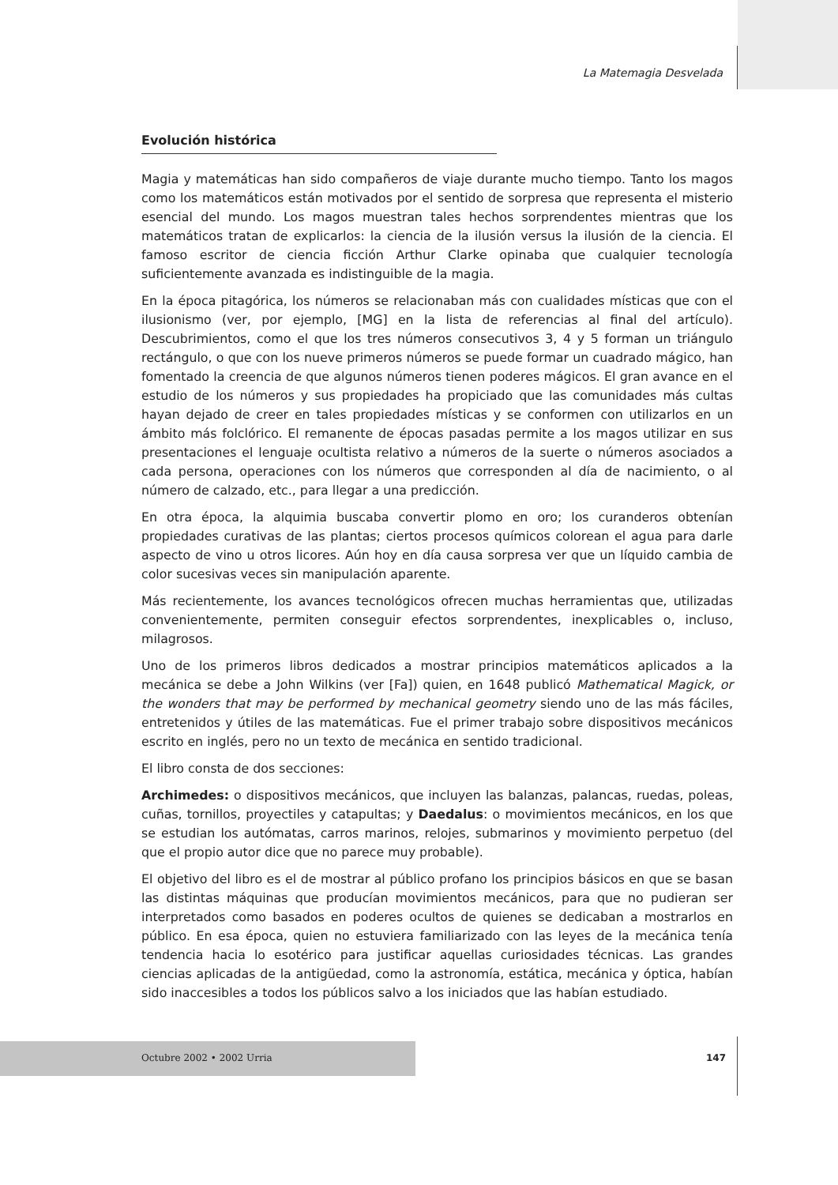La Matemagia Desvelada
Evolución histórica
Magia y matemáticas han sido compañeros de viaje durante mucho tiempo. Tanto los magos como los matemáticos están motivados por el sentido de sorpresa que representa el misterio esencial del mundo. Los magos muestran tales hechos sorprendentes mientras que los matemáticos tratan de explicarlos: la ciencia de la ilusión versus la ilusión de la ciencia. El famoso escritor de ciencia ficción Arthur Clarke opinaba que cualquier tecnología suficientemente avanzada es indistinguible de la magia.
En la época pitagórica, los números se relacionaban más con cualidades místicas que con el ilusionismo (ver, por ejemplo, [MG] en la lista de referencias al final del artículo). Descubrimientos, como el que los tres números consecutivos 3, 4 y 5 forman un triángulo rectángulo, o que con los nueve primeros números se puede formar un cuadrado mágico, han fomentado la creencia de que algunos números tienen poderes mágicos. El gran avance en el estudio de los números y sus propiedades ha propiciado que las comunidades más cultas hayan dejado de creer en tales propiedades místicas y se conformen con utilizarlos en un ámbito más folclórico. El remanente de épocas pasadas permite a los magos utilizar en sus presentaciones el lenguaje ocultista relativo a números de la suerte o números asociados a cada persona, operaciones con los números que corresponden al día de nacimiento, o al número de calzado, etc., para llegar a una predicción.
En otra época, la alquimia buscaba convertir plomo en oro; los curanderos obtenían propiedades curativas de las plantas; ciertos procesos químicos colorean el agua para darle aspecto de vino u otros licores. Aún hoy en día causa sorpresa ver que un líquido cambia de color sucesivas veces sin manipulación aparente.
Más recientemente, los avances tecnológicos ofrecen muchas herramientas que, utilizadas convenientemente, permiten conseguir efectos sorprendentes, inexplicables o, incluso, milagrosos.
Uno de los primeros libros dedicados a mostrar principios matemáticos aplicados a la mecánica se debe a John Wilkins (ver [Fa]) quien, en 1648 publicó Mathematical Magick, or the wonders that may be performed by mechanical geometry siendo uno de las más fáciles, entretenidos y útiles de las matemáticas. Fue el primer trabajo sobre dispositivos mecánicos escrito en inglés, pero no un texto de mecánica en sentido tradicional.
El libro consta de dos secciones:
Archimedes: o dispositivos mecánicos, que incluyen las balanzas, palancas, ruedas, poleas, cuñas, tornillos, proyectiles y catapultas; y Daedalus: o movimientos mecánicos, en los que se estudian los autómatas, carros marinos, relojes, submarinos y movimiento perpetuo (del que el propio autor dice que no parece muy probable).
El objetivo del libro es el de mostrar al público profano los principios básicos en que se basan las distintas máquinas que producían movimientos mecánicos, para que no pudieran ser interpretados como basados en poderes ocultos de quienes se dedicaban a mostrarlos en público. En esa época, quien no estuviera familiarizado con las leyes de la mecánica tenía tendencia hacia lo esotérico para justificar aquellas curiosidades técnicas. Las grandes ciencias aplicadas de la antigüedad, como la astronomía, estática, mecánica y óptica, habían sido inaccesibles a todos los públicos salvo a los iniciados que las habían estudiado.
Octubre 2002 • 2002 Urria 147